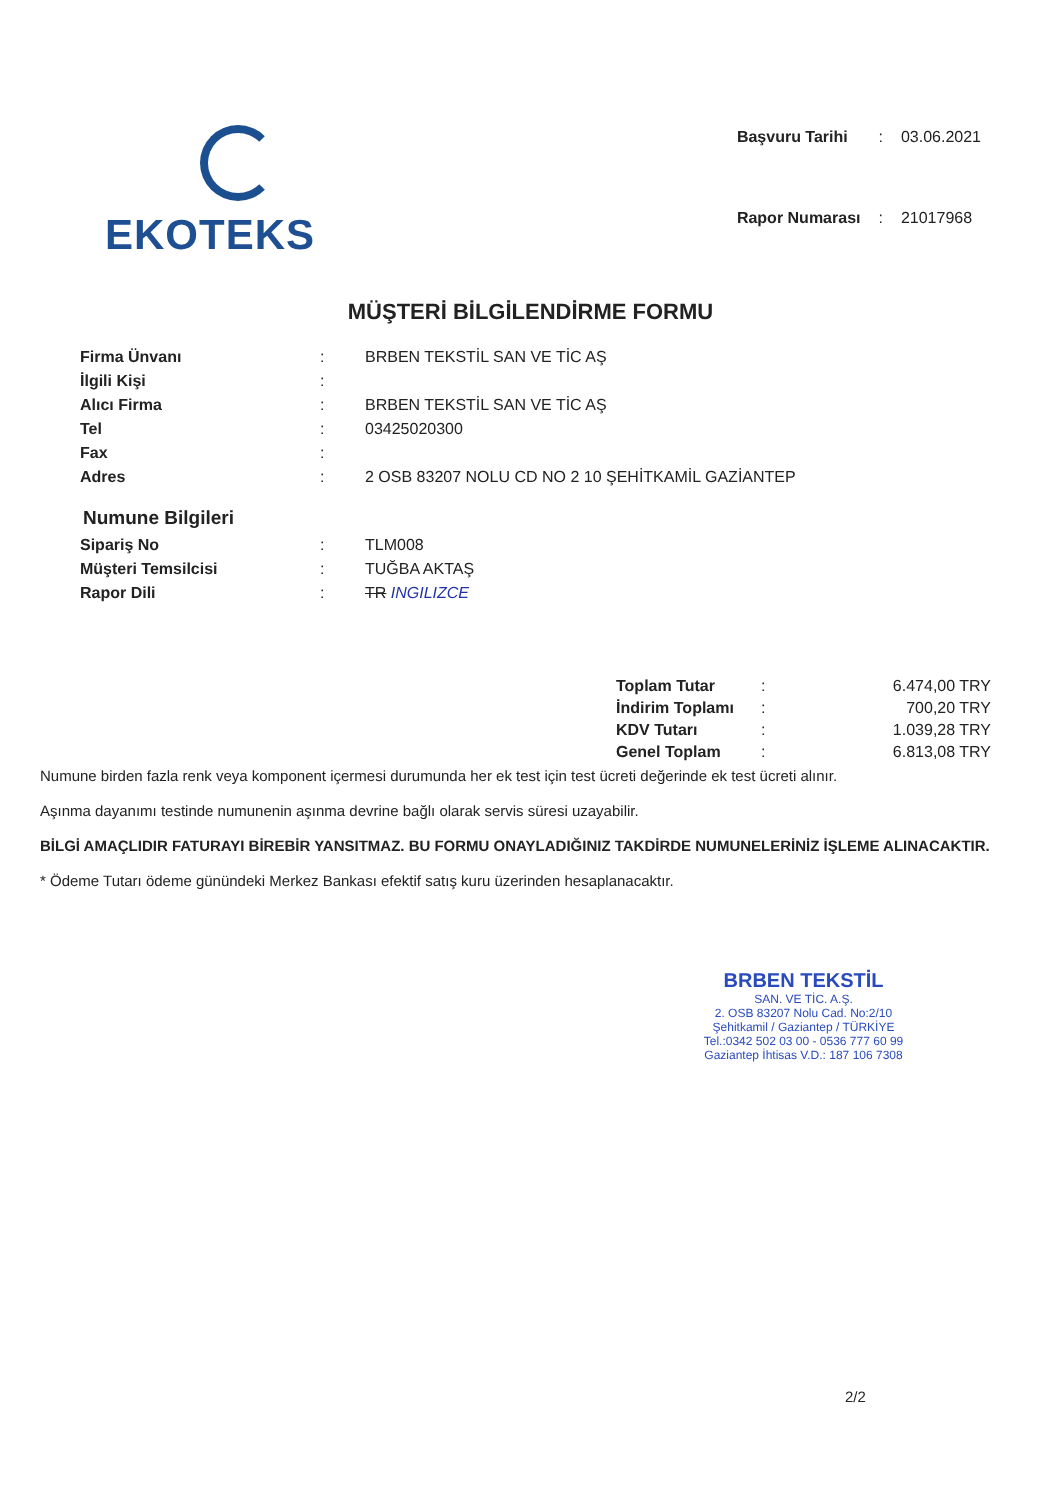EKOTEKS
| Başvuru Tarihi | : | 03.06.2021 |
| Rapor Numarası | : | 21017968 |
MÜŞTERİ BİLGİLENDİRME FORMU
| Firma Ünvanı | : | BRBEN TEKSTİL SAN VE TİC AŞ |
| İlgili Kişi | : | |
| Alıcı Firma | : | BRBEN TEKSTİL SAN VE TİC AŞ |
| Tel | : | 03425020300 |
| Fax | : | |
| Adres | : | 2 OSB 83207 NOLU CD NO 2 10 ŞEHİTKAMİL GAZİANTEP |
Numune Bilgileri
| Sipariş No | : | TLM008 |
| Müşteri Temsilcisi | : | TUĞBA AKTAŞ |
| Rapor Dili | : | TR INGILIZCE |
| Toplam Tutar | : | 6.474,00 TRY |
| İndirim Toplamı | : | 700,20 TRY |
| KDV Tutarı | : | 1.039,28 TRY |
| Genel Toplam | : | 6.813,08 TRY |
Numune birden fazla renk veya komponent içermesi durumunda her ek test için test ücreti değerinde ek test ücreti alınır.
Aşınma dayanımı testinde numunenin aşınma devrine bağlı olarak servis süresi uzayabilir.
BİLGİ AMAÇLIDIR FATURAYI BİREBİR YANSITMAZ. BU FORMU ONAYLADIĞINIZ TAKDİRDE NUMUNELERİNİZ İŞLEME ALINACAKTIR.
* Ödeme Tutarı ödeme günündeki Merkez Bankası efektif satış kuru üzerinden hesaplanacaktır.
BRBEN TEKSTİL
SAN. VE TİC. A.Ş.
2. OSB 83207 Nolu Cad. No:2/10
Şehitkamil / Gaziantep / TÜRKİYE
Tel.:0342 502 03 00 - 0536 777 60 99
Gaziantep İhtisas V.D.: 187 106 7308
2/2